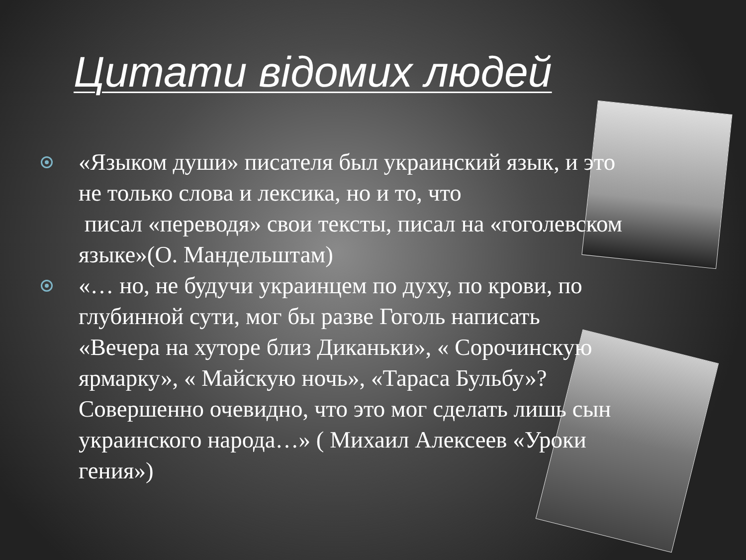Цитати відомих людей
«Языком души» писателя был украинский язык, и это не только слова и лексика, но и то, что
писал «переводя» свои тексты, писал на «гоголевском языке»(О. Мандельштам)
«… но, не будучи украинцем по духу, по крови, по глубинной сути, мог бы разве Гоголь написать «Вечера на хуторе близ Диканьки», « Сорочинскую ярмарку», « Майскую ночь», «Тараса Бульбу»? Совершенно очевидно, что это мог сделать лишь сын украинского народа…» ( Михаил Алексеев «Уроки гения»)